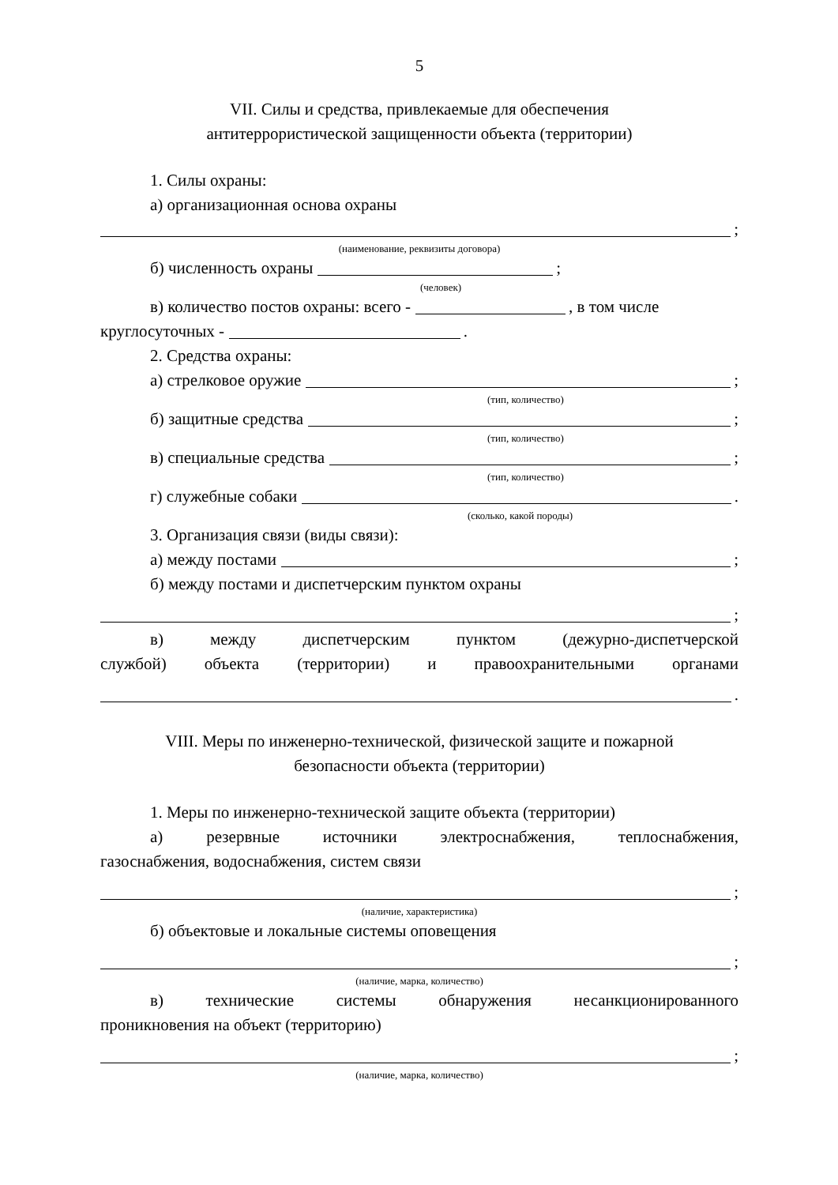5
VII. Силы и средства, привлекаемые для обеспечения
антитеррористической защищенности объекта (территории)
1. Силы охраны:
а) организационная основа охраны
;
(наименование, реквизиты договора)
б) численность охраны ;
(человек)
в) количество постов охраны: всего - , в том числе
круглосуточных - .
2. Средства охраны:
а) стрелковое оружие ;
(тип, количество)
б) защитные средства ;
(тип, количество)
в) специальные средства ;
(тип, количество)
г) служебные собаки .
(сколько, какой породы)
3. Организация связи (виды связи):
а) между постами ;
б) между постами и диспетчерским пунктом охраны
;
в) между диспетчерским пунктом (дежурно-диспетчерской
службой) объекта (территории) и правоохранительными органами
.
VIII. Меры по инженерно-технической, физической защите и пожарной
безопасности объекта (территории)
1. Меры по инженерно-технической защите объекта (территории)
а) резервные источники электроснабжения, теплоснабжения,
газоснабжения, водоснабжения, систем связи
;
(наличие, характеристика)
б) объектовые и локальные системы оповещения
;
(наличие, марка, количество)
в) технические системы обнаружения несанкционированного
проникновения на объект (территорию)
;
(наличие, марка, количество)